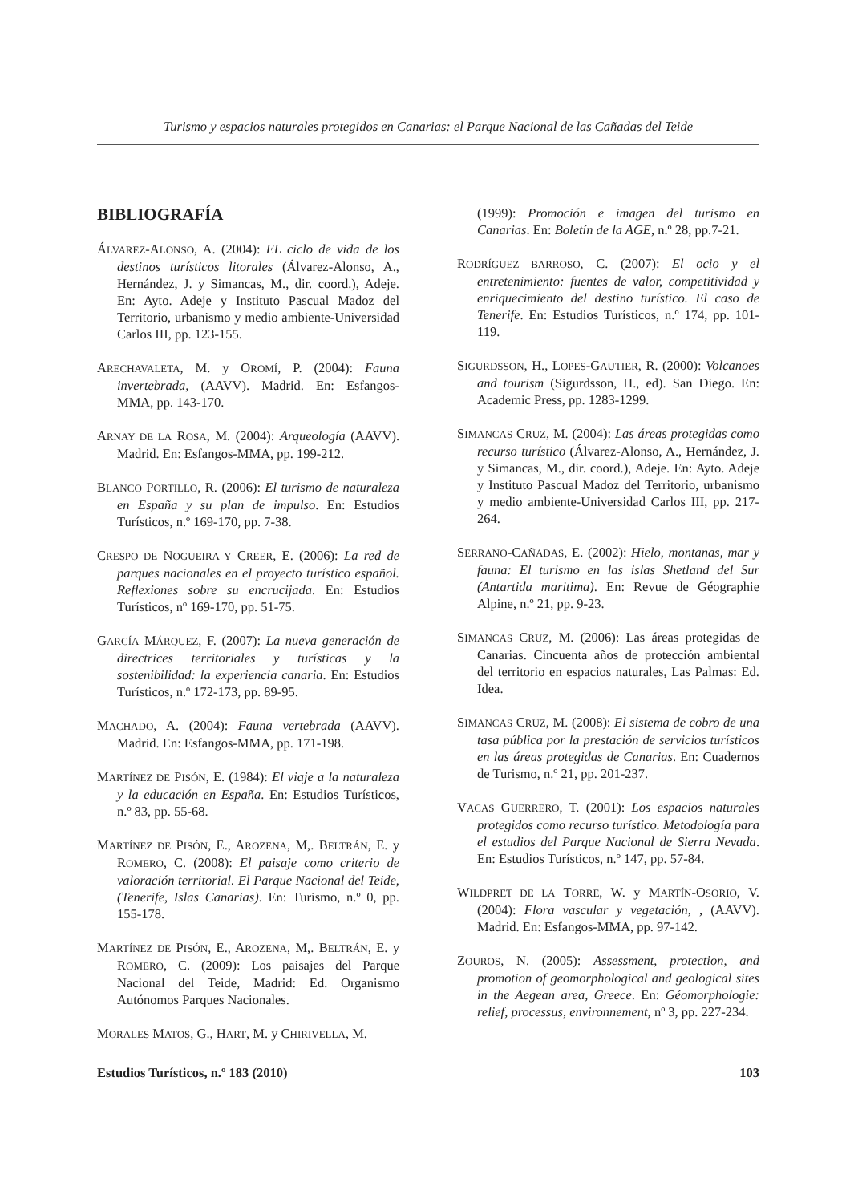Turismo y espacios naturales protegidos en Canarias: el Parque Nacional de las Cañadas del Teide
BIBLIOGRAFÍA
ÁLVAREZ-ALONSO, A. (2004): EL ciclo de vida de los destinos turísticos litorales (Álvarez-Alonso, A., Hernández, J. y Simancas, M., dir. coord.), Adeje. En: Ayto. Adeje y Instituto Pascual Madoz del Territorio, urbanismo y medio ambiente-Universidad Carlos III, pp. 123-155.
ARECHAVALETA, M. y OROMÍ, P. (2004): Fauna invertebrada, (AAVV). Madrid. En: Esfangos-MMA, pp. 143-170.
ARNAY DE LA ROSA, M. (2004): Arqueología (AAVV). Madrid. En: Esfangos-MMA, pp. 199-212.
BLANCO PORTILLO, R. (2006): El turismo de naturaleza en España y su plan de impulso. En: Estudios Turísticos, n.º 169-170, pp. 7-38.
CRESPO DE NOGUEIRA Y CREER, E. (2006): La red de parques nacionales en el proyecto turístico español. Reflexiones sobre su encrucijada. En: Estudios Turísticos, nº 169-170, pp. 51-75.
GARCÍA MÁRQUEZ, F. (2007): La nueva generación de directrices territoriales y turísticas y la sostenibilidad: la experiencia canaria. En: Estudios Turísticos, n.º 172-173, pp. 89-95.
MACHADO, A. (2004): Fauna vertebrada (AAVV). Madrid. En: Esfangos-MMA, pp. 171-198.
MARTÍNEZ DE PISÓN, E. (1984): El viaje a la naturaleza y la educación en España. En: Estudios Turísticos, n.º 83, pp. 55-68.
MARTÍNEZ DE PISÓN, E., AROZENA, M,. BELTRÁN, E. y ROMERO, C. (2008): El paisaje como criterio de valoración territorial. El Parque Nacional del Teide, (Tenerife, Islas Canarias). En: Turismo, n.º 0, pp. 155-178.
MARTÍNEZ DE PISÓN, E., AROZENA, M,. BELTRÁN, E. y ROMERO, C. (2009): Los paisajes del Parque Nacional del Teide, Madrid: Ed. Organismo Autónomos Parques Nacionales.
MORALES MATOS, G., HART, M. y CHIRIVELLA, M.
(1999): Promoción e imagen del turismo en Canarias. En: Boletín de la AGE, n.º 28, pp.7-21.
RODRÍGUEZ BARROSO, C. (2007): El ocio y el entretenimiento: fuentes de valor, competitividad y enriquecimiento del destino turístico. El caso de Tenerife. En: Estudios Turísticos, n.º 174, pp. 101-119.
SIGURDSSON, H., LOPES-GAUTIER, R. (2000): Volcanoes and tourism (Sigurdsson, H., ed). San Diego. En: Academic Press, pp. 1283-1299.
SIMANCAS CRUZ, M. (2004): Las áreas protegidas como recurso turístico (Álvarez-Alonso, A., Hernández, J. y Simancas, M., dir. coord.), Adeje. En: Ayto. Adeje y Instituto Pascual Madoz del Territorio, urbanismo y medio ambiente-Universidad Carlos III, pp. 217-264.
SERRANO-CAÑADAS, E. (2002): Hielo, montanas, mar y fauna: El turismo en las islas Shetland del Sur (Antartida maritima). En: Revue de Géographie Alpine, n.º 21, pp. 9-23.
SIMANCAS CRUZ, M. (2006): Las áreas protegidas de Canarias. Cincuenta años de protección ambiental del territorio en espacios naturales, Las Palmas: Ed. Idea.
SIMANCAS CRUZ, M. (2008): El sistema de cobro de una tasa pública por la prestación de servicios turísticos en las áreas protegidas de Canarias. En: Cuadernos de Turismo, n.º 21, pp. 201-237.
VACAS GUERRERO, T. (2001): Los espacios naturales protegidos como recurso turístico. Metodología para el estudios del Parque Nacional de Sierra Nevada. En: Estudios Turísticos, n.º 147, pp. 57-84.
WILDPRET DE LA TORRE, W. y MARTÍN-OSORIO, V. (2004): Flora vascular y vegetación, , (AAVV). Madrid. En: Esfangos-MMA, pp. 97-142.
ZOUROS, N. (2005): Assessment, protection, and promotion of geomorphological and geological sites in the Aegean area, Greece. En: Géomorphologie: relief, processus, environnement, nº 3, pp. 227-234.
Estudios Turísticos, n.º 183 (2010) 103